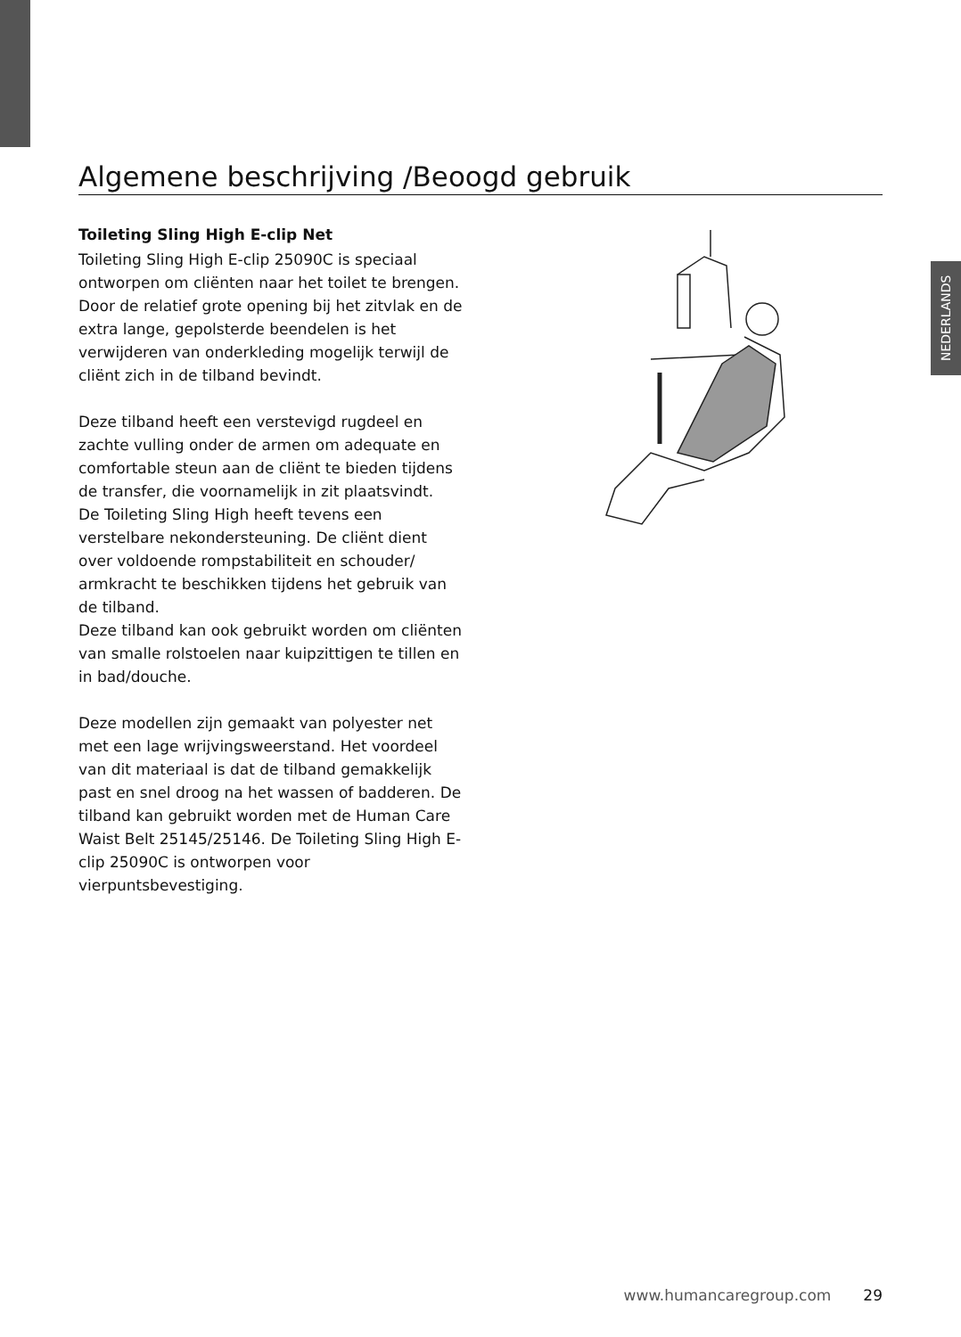NEDERLANDS
Algemene beschrijving /Beoogd gebruik
Toileting Sling High E-clip Net
Toileting Sling High E-clip 25090C is speciaal ontworpen om cliënten naar het toilet te brengen. Door de relatief grote opening bij het zitvlak en de extra lange, gepolsterde beendelen is het verwijderen van onderkleding mogelijk terwijl de cliënt zich in de tilband bevindt.
Deze tilband heeft een verstevigd rugdeel en zachte vulling onder de armen om adequate en comfortable steun aan de cliënt te bieden tijdens de transfer, die voornamelijk in zit plaatsvindt.
De Toileting Sling High heeft tevens een verstelbare nekondersteuning. De cliënt dient over voldoende rompstabiliteit en schouder/ armkracht te beschikken tijdens het gebruik van de tilband.
Deze tilband kan ook gebruikt worden om cliënten van smalle rolstoelen naar kuipzittigen te tillen en in bad/douche.
Deze modellen zijn gemaakt van polyester net met een lage wrijvingsweerstand. Het voordeel van dit materiaal is dat de tilband gemakkelijk past en snel droog na het wassen of badderen. De tilband kan gebruikt worden met de Human Care Waist Belt 25145/25146. De Toileting Sling High E-clip 25090C is ontworpen voor vierpuntsbevestiging.
www.humancaregroup.com 29